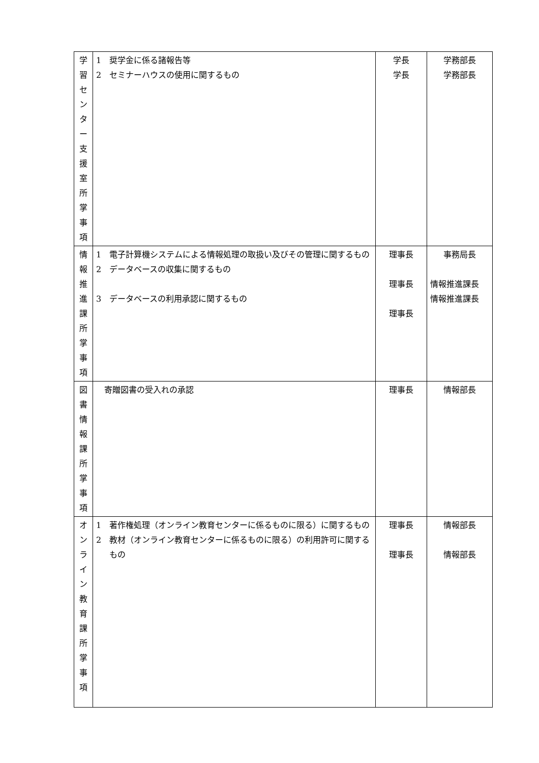| 学 習 セ ン タ ー 支 援 室 所 掌 事 項 | 1 奨学金に係る諸報告等 2 セミナーハウスの使用に関するもの | 学長 学長 | 学務部長 学務部長 |
| 情 報 推 進 課 所 掌 事 項 | 1 電子計算機システムによる情報処理の取扱い及びその管理に関するもの 2 データベースの収集に関するもの 3 データベースの利用承認に関するもの | 理事長 理事長 理事長 | 事務局長 情報推進課長 情報推進課長 |
| 図 書 情 報 課 所 掌 事 項 | 寄贈図書の受入れの承認 | 理事長 | 情報部長 |
| オ ン ラ イ ン 教 育 課 所 掌 事 項 | 1 著作権処理（オンライン教育センターに係るものに限る）に関するもの 2 教材（オンライン教育センターに係るものに限る）の利用許可に関するもの | 理事長 理事長 | 情報部長 情報部長 |